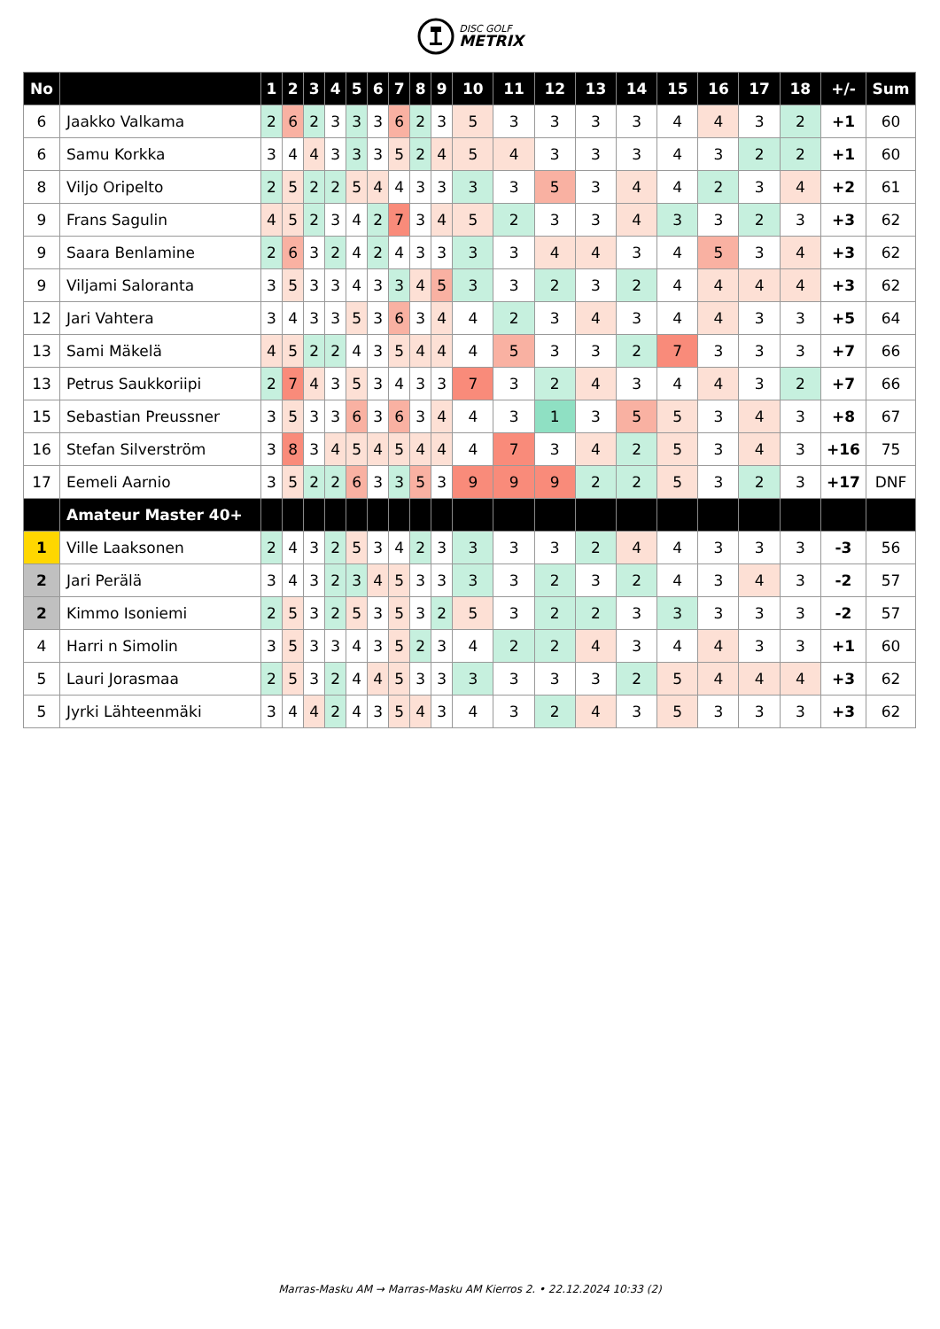DISC GOLF
METRIX
| No | | 1 | 2 | 3 | 4 | 5 | 6 | 7 | 8 | 9 | 10 | 11 | 12 | 13 | 14 | 15 | 16 | 17 | 18 | +/- | Sum |
| --- | --- | --- | --- | --- | --- | --- | --- | --- | --- | --- | --- | --- | --- | --- | --- | --- | --- | --- | --- | --- | --- |
| 6 | Jaakko Valkama | 2 | 6 | 2 | 3 | 3 | 3 | 6 | 2 | 3 | 5 | 3 | 3 | 3 | 3 | 4 | 4 | 3 | 2 | +1 | 60 |
| 6 | Samu Korkka | 3 | 4 | 4 | 3 | 3 | 3 | 5 | 2 | 4 | 5 | 4 | 3 | 3 | 3 | 4 | 3 | 2 | 2 | +1 | 60 |
| 8 | Viljo Oripelto | 2 | 5 | 2 | 2 | 5 | 4 | 4 | 3 | 3 | 3 | 3 | 5 | 3 | 4 | 4 | 2 | 3 | 4 | +2 | 61 |
| 9 | Frans Sagulin | 4 | 5 | 2 | 3 | 4 | 2 | 7 | 3 | 4 | 5 | 2 | 3 | 3 | 4 | 3 | 3 | 2 | 3 | +3 | 62 |
| 9 | Saara Benlamine | 2 | 6 | 3 | 2 | 4 | 2 | 4 | 3 | 3 | 3 | 3 | 4 | 4 | 3 | 4 | 5 | 3 | 4 | +3 | 62 |
| 9 | Viljami Saloranta | 3 | 5 | 3 | 3 | 4 | 3 | 3 | 4 | 5 | 3 | 3 | 2 | 3 | 2 | 4 | 4 | 4 | 4 | +3 | 62 |
| 12 | Jari Vahtera | 3 | 4 | 3 | 3 | 5 | 3 | 6 | 3 | 4 | 4 | 2 | 3 | 4 | 3 | 4 | 4 | 3 | 3 | +5 | 64 |
| 13 | Sami Mäkelä | 4 | 5 | 2 | 2 | 4 | 3 | 5 | 4 | 4 | 4 | 5 | 3 | 3 | 2 | 7 | 3 | 3 | 3 | +7 | 66 |
| 13 | Petrus Saukkoriipi | 2 | 7 | 4 | 3 | 5 | 3 | 4 | 3 | 3 | 7 | 3 | 2 | 4 | 3 | 4 | 4 | 3 | 2 | +7 | 66 |
| 15 | Sebastian Preussner | 3 | 5 | 3 | 3 | 6 | 3 | 6 | 3 | 4 | 4 | 3 | 1 | 3 | 5 | 5 | 3 | 4 | 3 | +8 | 67 |
| 16 | Stefan Silverström | 3 | 8 | 3 | 4 | 5 | 4 | 5 | 4 | 4 | 4 | 7 | 3 | 4 | 2 | 5 | 3 | 4 | 3 | +16 | 75 |
| 17 | Eemeli Aarnio | 3 | 5 | 2 | 2 | 6 | 3 | 3 | 5 | 3 | 9 | 9 | 9 | 2 | 2 | 5 | 3 | 2 | 3 | +17 | DNF |
| | Amateur Master 40+ | | | | | | | | | | | | | | | | | | | | |
| 1 | Ville Laaksonen | 2 | 4 | 3 | 2 | 5 | 3 | 4 | 2 | 3 | 3 | 3 | 3 | 2 | 4 | 4 | 3 | 3 | 3 | -3 | 56 |
| 2 | Jari Perälä | 3 | 4 | 3 | 2 | 3 | 4 | 5 | 3 | 3 | 3 | 3 | 2 | 3 | 2 | 4 | 3 | 4 | 3 | -2 | 57 |
| 2 | Kimmo Isoniemi | 2 | 5 | 3 | 2 | 5 | 3 | 5 | 3 | 2 | 5 | 3 | 2 | 2 | 3 | 3 | 3 | 3 | 3 | -2 | 57 |
| 4 | Harri n Simolin | 3 | 5 | 3 | 3 | 4 | 3 | 5 | 2 | 3 | 4 | 2 | 2 | 4 | 3 | 4 | 4 | 3 | 3 | +1 | 60 |
| 5 | Lauri Jorasmaa | 2 | 5 | 3 | 2 | 4 | 4 | 5 | 3 | 3 | 3 | 3 | 3 | 3 | 2 | 5 | 4 | 4 | 4 | +3 | 62 |
| 5 | Jyrki Lähteenmäki | 3 | 4 | 4 | 2 | 4 | 3 | 5 | 4 | 3 | 4 | 3 | 2 | 4 | 3 | 5 | 3 | 3 | 3 | +3 | 62 |
Marras-Masku AM → Marras-Masku AM Kierros 2. • 22.12.2024 10:33 (2)